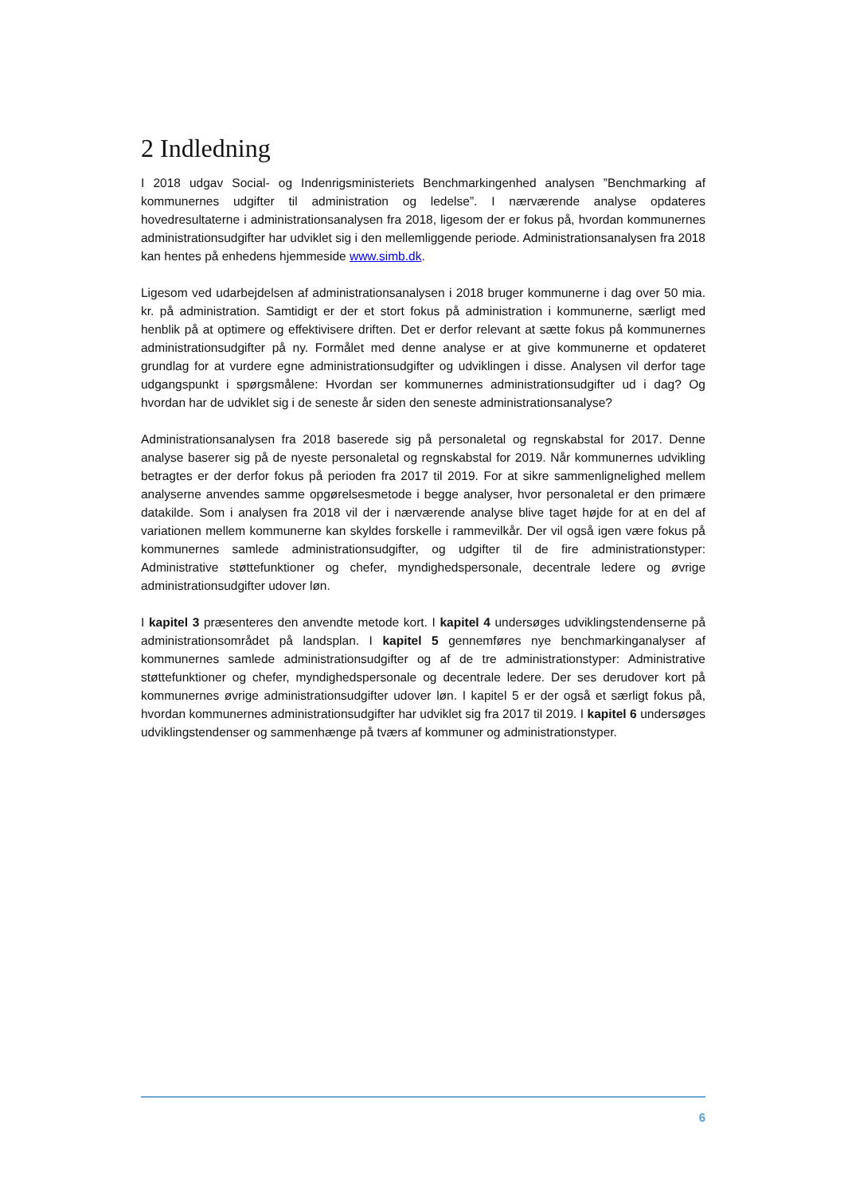2 Indledning
I 2018 udgav Social- og Indenrigsministeriets Benchmarkingenhed analysen ”Benchmarking af kommunernes udgifter til administration og ledelse”. I nærværende analyse opdateres hovedresultaterne i administrationsanalysen fra 2018, ligesom der er fokus på, hvordan kommunernes administrationsudgifter har udviklet sig i den mellemliggende periode. Administrationsanalysen fra 2018 kan hentes på enhedens hjemmeside www.simb.dk.
Ligesom ved udarbejdelsen af administrationsanalysen i 2018 bruger kommunerne i dag over 50 mia. kr. på administration. Samtidigt er der et stort fokus på administration i kommunerne, særligt med henblik på at optimere og effektivisere driften. Det er derfor relevant at sætte fokus på kommunernes administrationsudgifter på ny. Formålet med denne analyse er at give kommunerne et opdateret grundlag for at vurdere egne administrationsudgifter og udviklingen i disse. Analysen vil derfor tage udgangspunkt i spørgsmålene: Hvordan ser kommunernes administrationsudgifter ud i dag? Og hvordan har de udviklet sig i de seneste år siden den seneste administrationsanalyse?
Administrationsanalysen fra 2018 baserede sig på personaletal og regnskabstal for 2017. Denne analyse baserer sig på de nyeste personaletal og regnskabstal for 2019. Når kommunernes udvikling betragtes er der derfor fokus på perioden fra 2017 til 2019. For at sikre sammenlignelighed mellem analyserne anvendes samme opgørelsesmetode i begge analyser, hvor personaletal er den primære datakilde. Som i analysen fra 2018 vil der i nærværende analyse blive taget højde for at en del af variationen mellem kommunerne kan skyldes forskelle i rammevilkår. Der vil også igen være fokus på kommunernes samlede administrationsudgifter, og udgifter til de fire administrationstyper: Administrative støttefunktioner og chefer, myndighedspersonale, decentrale ledere og øvrige administrationsudgifter udover løn.
I kapitel 3 præsenteres den anvendte metode kort. I kapitel 4 undersøges udviklingstendenserne på administrationsområdet på landsplan. I kapitel 5 gennemføres nye benchmarkinganalyser af kommunernes samlede administrationsudgifter og af de tre administrationstyper: Administrative støttefunktioner og chefer, myndighedspersonale og decentrale ledere. Der ses derudover kort på kommunernes øvrige administrationsudgifter udover løn. I kapitel 5 er der også et særligt fokus på, hvordan kommunernes administrationsudgifter har udviklet sig fra 2017 til 2019. I kapitel 6 undersøges udviklingstendenser og sammenhænge på tværs af kommuner og administrationstyper.
6